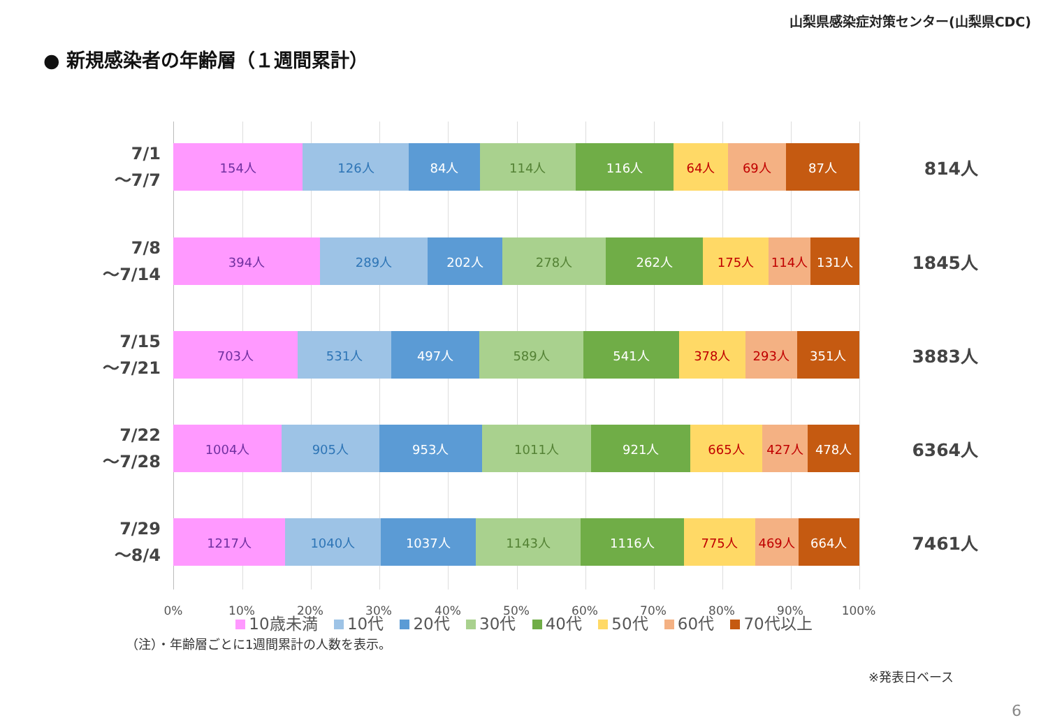山梨県感染症対策センター(山梨県CDC)
● 新規感染者の年齢層（１週間累計）
7/1
～7/7
154人 126人 84人 114人 116人 64人 69人 87人
814人
7/8
～7/14
394人 289人 202人 278人 262人 175人 114人 131人
1845人
7/15
～7/21
703人 531人 497人 589人 541人 378人 293人 351人
3883人
7/22
～7/28
1004人 905人 953人 1011人 921人 665人 427人 478人
6364人
7/29
～8/4
1217人 1040人 1037人 1143人 1116人 775人 469人 664人
7461人
0% 10% 20% 30% 40% 50% 60% 70% 80% 90% 100%
10歳未満 10代 20代 30代 40代 50代 60代 70代以上
※発表日ベース
（注）・年齢層ごとに1週間累計の人数を表示。
6